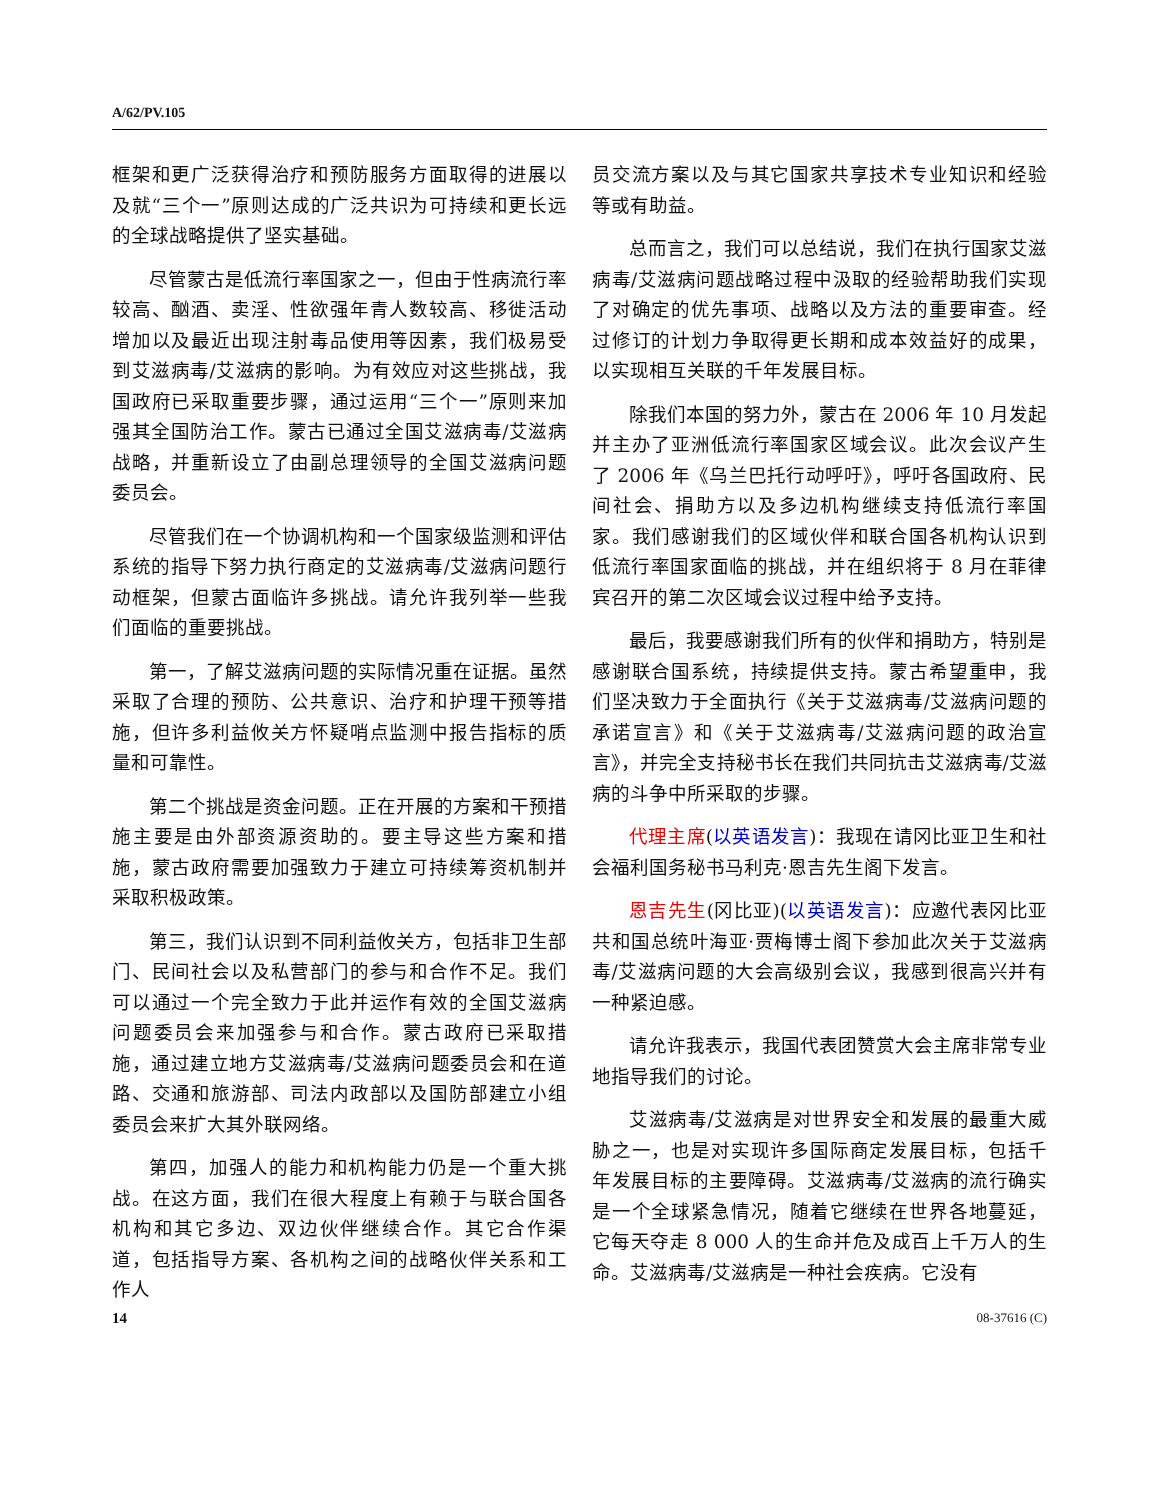A/62/PV.105
框架和更广泛获得治疗和预防服务方面取得的进展以及就“三个一”原则达成的广泛共识为可持续和更长远的全球战略提供了坚实基础。
尽管蒙古是低流行率国家之一，但由于性病流行率较高、酗酒、卖淫、性欲强年青人数较高、移徙活动增加以及最近出现注射毒品使用等因素，我们极易受到艾滋病毒/艾滋病的影响。为有效应对这些挑战，我国政府已采取重要步骤，通过运用“三个一”原则来加强其全国防治工作。蒙古已通过全国艾滋病毒/艾滋病战略，并重新设立了由副总理领导的全国艾滋病问题委员会。
尽管我们在一个协调机构和一个国家级监测和评估系统的指导下努力执行商定的艾滋病毒/艾滋病问题行动框架，但蒙古面临许多挑战。请允许我列举一些我们面临的重要挑战。
第一，了解艾滋病问题的实际情况重在证据。虽然采取了合理的预防、公共意识、治疗和护理干预等措施，但许多利益攸关方怀疑哨点监测中报告指标的质量和可靠性。
第二个挑战是资金问题。正在开展的方案和干预措施主要是由外部资源资助的。要主导这些方案和措施，蒙古政府需要加强致力于建立可持续筹资机制并采取积极政策。
第三，我们认识到不同利益攸关方，包括非卫生部门、民间社会以及私营部门的参与和合作不足。我们可以通过一个完全致力于此并运作有效的全国艾滋病问题委员会来加强参与和合作。蒙古政府已采取措施，通过建立地方艾滋病毒/艾滋病问题委员会和在道路、交通和旅游部、司法内政部以及国防部建立小组委员会来扩大其外联网络。
第四，加强人的能力和机构能力仍是一个重大挑战。在这方面，我们在很大程度上有赖于与联合国各机构和其它多边、双边伙伴继续合作。其它合作渠道，包括指导方案、各机构之间的战略伙伴关系和工作人
员交流方案以及与其它国家共享技术专业知识和经验等或有助益。
总而言之，我们可以总结说，我们在执行国家艾滋病毒/艾滋病问题战略过程中汲取的经验帮助我们实现了对确定的优先事项、战略以及方法的重要审查。经过修订的计划力争取得更长期和成本效益好的成果，以实现相互关联的千年发展目标。
除我们本国的努力外，蒙古在 2006 年 10 月发起并主办了亚洲低流行率国家区域会议。此次会议产生了 2006 年《乌兰巴托行动呼吁》，呼吁各国政府、民间社会、捐助方以及多边机构继续支持低流行率国家。我们感谢我们的区域伙伴和联合国各机构认识到低流行率国家面临的挑战，并在组织将于 8 月在菲律宾召开的第二次区域会议过程中给予支持。
最后，我要感谢我们所有的伙伴和捐助方，特别是感谢联合国系统，持续提供支持。蒙古希望重申，我们坚决致力于全面执行《关于艾滋病毒/艾滋病问题的承诺宣言》和《关于艾滋病毒/艾滋病问题的政治宣言》，并完全支持秘书长在我们共同抗击艾滋病毒/艾滋病的斗争中所采取的步骤。
代理主席(以英语发言)：我现在请冈比亚卫生和社会福利国务秘书马利克·恩吉先生阁下发言。
恩吉先生(冈比亚)(以英语发言)：应邀代表冈比亚共和国总统叶海亚·贾梅博士阁下参加此次关于艾滋病毒/艾滋病问题的大会高级别会议，我感到很高兴并有一种紧迫感。
请允许我表示，我国代表团赞赏大会主席非常专业地指导我们的讨论。
艾滋病毒/艾滋病是对世界安全和发展的最重大威胁之一，也是对实现许多国际商定发展目标，包括千年发展目标的主要障碍。艾滋病毒/艾滋病的流行确实是一个全球紧急情况，随着它继续在世界各地蔓延，它每天夺走 8 000 人的生命并危及成百上千万人的生命。艾滋病毒/艾滋病是一种社会疾病。它没有
14 08-37616 (C)